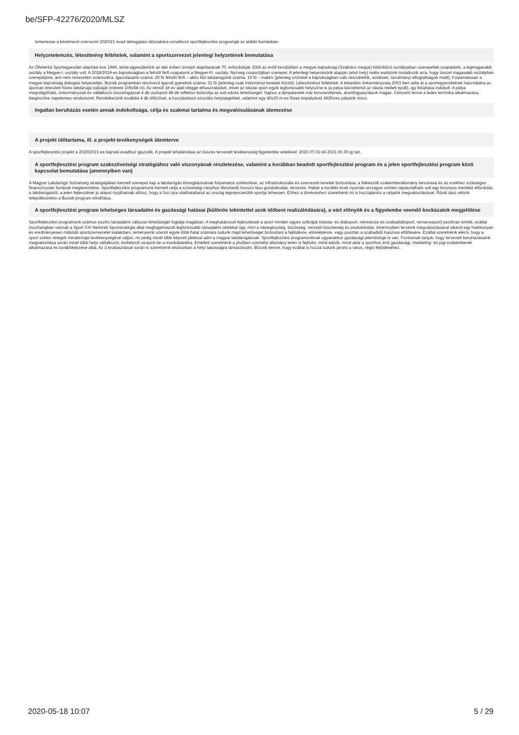be/SFP-42276/2020/MLSZ
Ismertesse a kérelmező szervezet 2020/21 évad támogatási időszakára vonatkozó sportfejlesztési programját az alábbi bontásban:
Helyzetelemzés, létesítmény feltételek, valamint a sportszervezet jelenlegi helyzetének bemutatása
Az Ófehértói Sportegyesület alapítási éve 1949, tehát egyesületünk az idei évben ünnepli alapításának 70. évfordulóját. Ettől az évtől kezdődően a megyei bajnokság (Szabolcs megye) különböző osztályaiban szerepeltek csapataink, a legmagasabb osztály a Megyei-I. osztály volt. A 2018/2019-es bajnokságban a felnőtt férfi csapatunk a Megyei-III. osztály, Nyírség csoportjában szerepel. A jelenlegi helyezésünk alapján (első hely) reális esélyünk mutatkozik arra, hogy ősszel magasabb osztályban szerepeljünk, ami nem ismeretlen számunkra. Igazolásaink száma: 25 fő felnőtt férfi – aktív Női labdarúgóink száma: 15 fő – inaktív (jelenleg szünetel a bajnokságban való részvételük, szülések, tanulmányi elfoglaltságok miatt). Folyamatosan a megyei bajnokság dobogós helyezettjei. Bozsik programban résztvevő igazolt gyerekek száma: 31 fő (jelenleg csak intézményi keretek között). Létesítményi feltételek: A település önkormányzata 2001-ben adta át a sportegyesületnek használatra az újonnan létesített füves labdarúgó pályáját (mérete 105x58 m). Az elmúlt 18 év alatt eléggé elhasználódott, mivel az iskolai sport egyik legfontosabb helyszíne is (a pálya közvetlenül az iskola mellett épült), így felújítása indokolt. A pálya megvilágítható, önkormányzati és vállalkozói összefogással 4 db oszlopról 48 db reflektor biztosítja az esti edzés lehetőségét. Sajnos a lámpatestek már korszerűtlenek, áramfogyasztásuk magas. Célszerű lenne a ledes technika alkalmazása, kiegészítve napelemes rendszerrel. Rendelkezünk továbbá 4 db öltözővel, a hozzátartozó szociális helyiségekkel, valamint egy 40x20 m-es füves kispályával. Műfüves pályánk nincs.
Ingatlan beruházás esetén annak indokoltsága, célja és szakmai tartalma és megvalósulásának ütemezése
A projekt időtartama, ill. a projekt-tevékenységek ütemterve
A sportfejlesztési projekt a 2020/2021-es bajnoki évadhoz igazodik. A projekt lehatárolása az összes tervezett tevékenység figyelembe vételével: 2020.07.01-től 2021.06.30-ig tart.
A sportfejlesztési program szakszövetségi stratégiához való viszonyának részletezése, valamint a korábban beadott sportfejlesztési program és a jelen sportfejlesztési program közti kapcsolat bemutatása (amennyiben van)
A Magyar Labdarúgó Szövetség stratégiájában kiemelt szerepet kap a labdarúgás tömegbázisának folyamatos szélesítése, az infrastrukturális és szervezeti keretek biztosítása, a felkészült szakemberállomány bevonása és az ezekhez szükséges finanszírozási források megteremtése. Sportfejlesztési programunk kiemelt célja a szövetségi irányhoz illeszkedő hosszú távú gondolkodás, tervezés. Habár a korábbi évek nyomán országos szinten tapasztalható volt egy bizonyos mértékű elfordulás a labdarúgástól, a jelen fejlesztései jó alapot nyújthatnak ahhoz, hogy a foci újra vitathatatlanul az ország legnépszerűbb sportja lehessen. Ehhez a törekvéshez szeretnénk mi is hozzájárulni a céljaink megvalósításával. Rövid távú célunk településünkön a Bozsik program elindítása.
A sportfejlesztési program lehetséges társadalmi és gazdasági hatásai (különös tekintettel azok időbeni realizálódására), a várt előnyök és a figyelembe veendő kockázatok megjelölése
Sportfejlesztési programunk számos pozitív társadalmi változás lehetőségét foglalja magában. A meghatározott fejlesztések a sport minden egyes szféráját (iskolai- és diáksport, rekreációs és szabadidősport, versenysport) pozitívan érintik, ezáltal összhangban vannak a Sport XXI Nemzeti Sportstratégia által megfogalmazott legfontosabb társadalmi célokkal úgy, mint a népegészség, közösség, nemzeti büszkeség és produktivitás. Amennyiben terveink megvalósításával sikerül egy hatékonyan és eredményesen működő sportszervezetet kialakítani, reményeink szerint egyre több fiatal számára tudunk majd lehetőséget biztosítani a fejlődésre, előrelépésre, vagy pusztán a szabadidő hasznos eltöltésére. Ezáltal szeretnénk elérni, hogy a sport széles rétegek mindennapi tevékenységévé váljon, mi pedig minél több képzett játékost adni a magyar labdarúgásnak. Sportfejlesztési programunknak ugyanakkor gazdasági jelentősége is van. Fontosnak tartjuk, hogy tervezett beruházásaink megvalósítása során minél több helyi vállalkozót, kivitelezőt vonjunk be a munkálatokba. Emellett szeretnénk a jövőben személyi állomány terén is fejlődni, mind edzők, mind akár a sporthoz értő gazdasági, marketing- és jogi szakemberek alkalmazása és továbbképzése által. Az ő kiválasztásuk során is szeretnénk elsősorban a helyi lakosságra támaszkodni. Bízunk benne, hogy ezáltal is hozzá tudunk járulni a város, régió fejlődéséhez.
2020-05-18 10:07 5 / 29